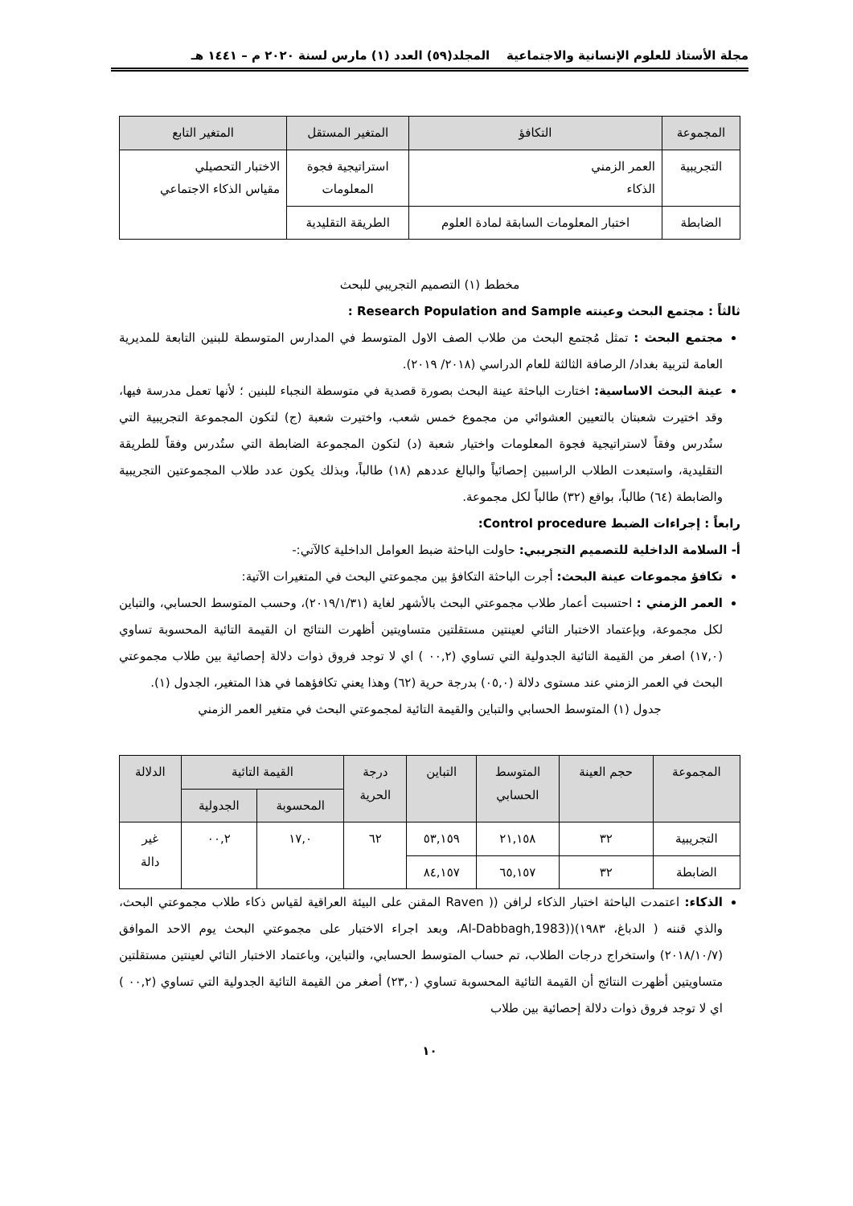مجلة الأستاذ للعلوم الإنسانية والاجتماعية المجلد(٥٩) العدد (١) مارس لسنة ٢٠٢٠ م – ١٤٤١ هـ
| المجموعة | التكافؤ | المتغير المستقل | المتغير التابع |
| --- | --- | --- | --- |
| التجريبية | العمر الزمني الذكاء | استراتيجية فجوة المعلومات | الاختبار التحصيلي مقياس الذكاء الاجتماعي |
| الضابطة | اختبار المعلومات السابقة لمادة العلوم | الطريقة التقليدية | |
مخطط (١) التصميم التجريبي للبحث
ثالثاً : مجتمع البحث وعينته Research Population and Sample :
مجتمع البحث : تمثل مُجتمع البحث من طلاب الصف الاول المتوسط في المدارس المتوسطة للبنين التابعة للمديرية العامة لتربية بغداد/ الرصافة الثالثة للعام الدراسي (٢٠١٨/ ٢٠١٩).
عينة البحث الاساسية: اختارت الباحثة عينة البحث بصورة قصدية في متوسطة النجباء للبنين ؛ لأنها تعمل مدرسة فيها، وقد اختيرت شعبتان بالتعيين العشوائي من مجموع خمس شعب، واختيرت شعبة (ج) لتكون المجموعة التجريبية التي ستُدرس وفقاً لاستراتيجية فجوة المعلومات واختيار شعبة (د) لتكون المجموعة الضابطة التي ستُدرس وفقاً للطريقة التقليدية، واستبعدت الطلاب الراسبين إحصائياً والبالغ عددهم (١٨) طالباً، وبذلك يكون عدد طلاب المجموعتين التجريبية والضابطة (٦٤) طالباً، بواقع (٣٢) طالباً لكل مجموعة.
رابعاً : إجراءات الضبط Control procedure:
أ- السلامة الداخلية للتصميم التجريبي: حاولت الباحثة ضبط العوامل الداخلية كالآتي:-
تكافؤ مجموعات عينة البحث: أجرت الباحثة التكافؤ بين مجموعتي البحث في المتغيرات الآتية:
العمر الزمني : احتسبت أعمار طلاب مجموعتي البحث بالأشهر لغاية (٢٠١٩/١/٣١)، وحسب المتوسط الحسابي، والتباين لكل مجموعة، وبإعتماد الاختبار التائي لعينتين مستقلتين متساويتين أظهرت النتائج ان القيمة التائية المحسوبة تساوي (١٧,٠) اصغر من القيمة التائية الجدولية التي تساوي (٠٠,٢ ) اي لا توجد فروق ذوات دلالة إحصائية بين طلاب مجموعتي البحث في العمر الزمني عند مستوى دلالة (٠٥,٠) بدرجة حرية (٦٢) وهذا يعني تكافؤهما في هذا المتغير، الجدول (١).
جدول (١) المتوسط الحسابي والتباين والقيمة التائية لمجموعتي البحث في متغير العمر الزمني
| المجموعة | حجم العينة | المتوسط الحسابي | التباين | درجة الحرية | القيمة التائية | | الدلالة |
| --- | --- | --- | --- | --- | --- | --- | --- |
| | | | | | المحسوبة | الجدولية | |
| التجريبية | ٣٢ | ٢١,١٥٨ | ٥٣,١٥٩ | ٦٢ | ١٧,٠ | ٠٠,٢ | غير دالة |
| الضابطة | ٣٢ | ٦٥,١٥٧ | ٨٤,١٥٧ | | | | |
الذكاء: اعتمدت الباحثة اختبار الذكاء لرافن (( Raven المقنن على البيئة العراقية لقياس ذكاء طلاب مجموعتي البحث، والذي قننه ( الدباغ، ١٩٨٣)((Al-Dabbagh,1983، وبعد اجراء الاختبار على مجموعتي البحث يوم الاحد الموافق (٢٠١٨/١٠/٧) واستخراج درجات الطلاب، تم حساب المتوسط الحسابي، والتباين، وباعتماد الاختبار التائي لعينتين مستقلتين متساويتين أظهرت النتائج أن القيمة التائية المحسوبة تساوي (٢٣,٠) أصغر من القيمة التائية الجدولية التي تساوي (٠٠,٢ ) اي لا توجد فروق ذوات دلالة إحصائية بين طلاب
١٠